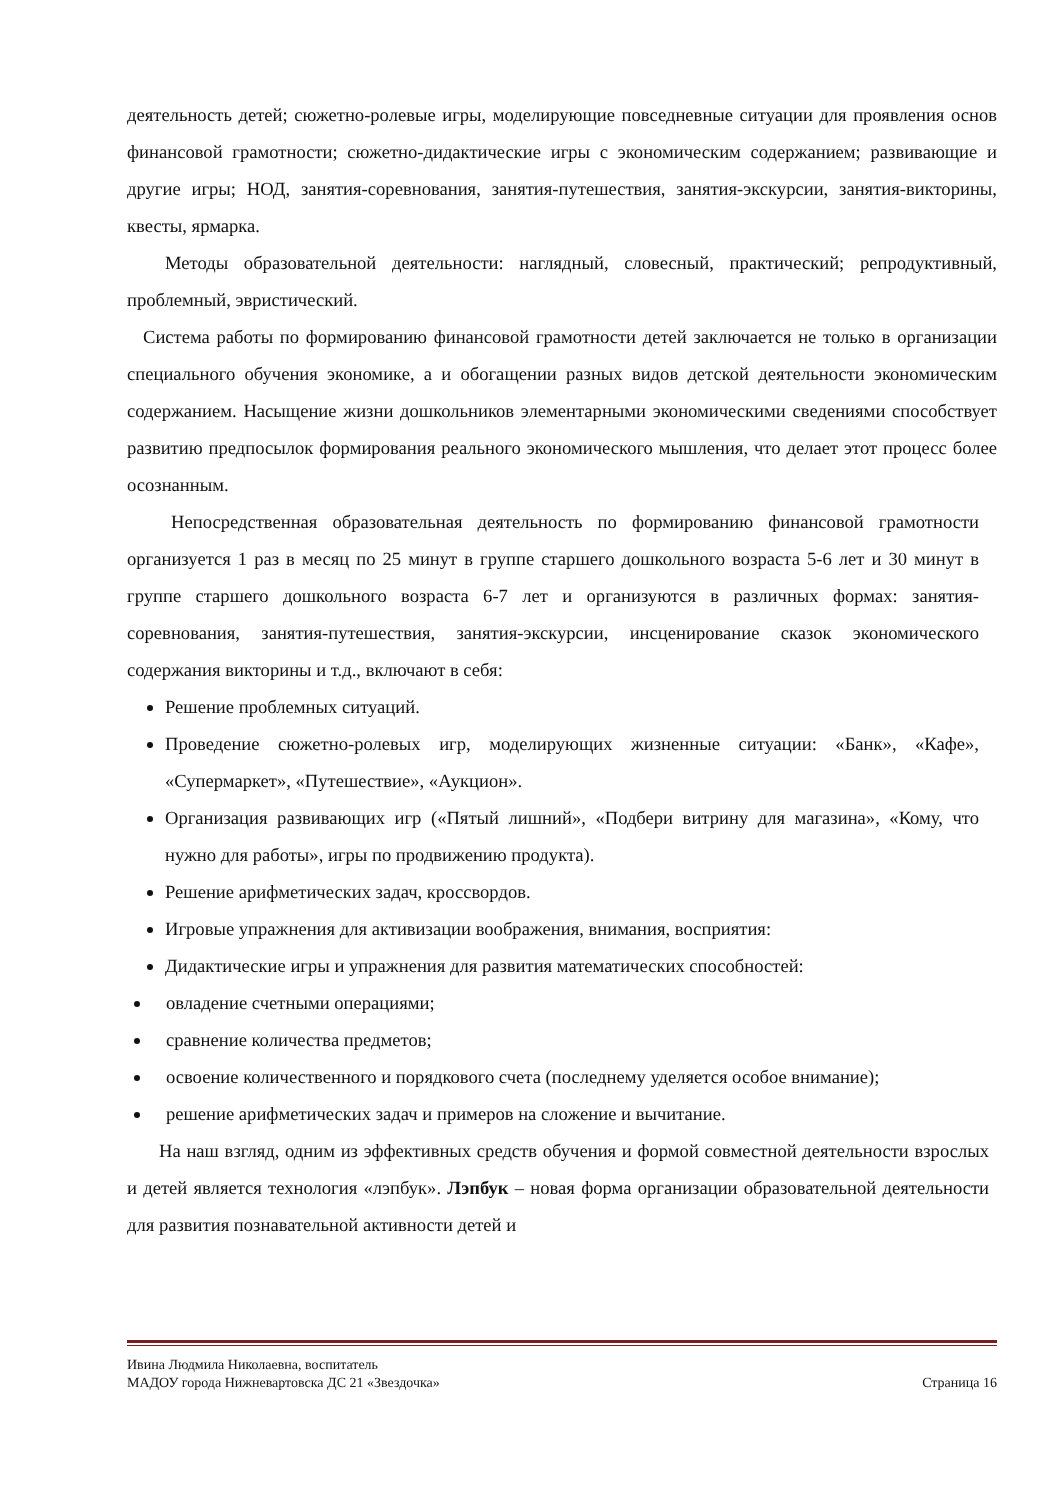деятельность детей; сюжетно-ролевые игры, моделирующие повседневные ситуации для проявления основ финансовой грамотности; сюжетно-дидактические игры с экономическим содержанием; развивающие и другие игры; НОД, занятия-соревнования, занятия-путешествия, занятия-экскурсии, занятия-викторины, квесты, ярмарка.
Методы образовательной деятельности: наглядный, словесный, практический; репродуктивный, проблемный, эвристический.
Система работы по формированию финансовой грамотности детей заключается не только в организации специального обучения экономике, а и обогащении разных видов детской деятельности экономическим содержанием. Насыщение жизни дошкольников элементарными экономическими сведениями способствует развитию предпосылок формирования реального экономического мышления, что делает этот процесс более осознанным.
Непосредственная образовательная деятельность по формированию финансовой грамотности организуется 1 раз в месяц по 25 минут в группе старшего дошкольного возраста 5-6 лет и 30 минут в группе старшего дошкольного возраста 6-7 лет и организуются в различных формах: занятия-соревнования, занятия-путешествия, занятия-экскурсии, инсценирование сказок экономического содержания викторины и т.д., включают в себя:
Решение проблемных ситуаций.
Проведение сюжетно-ролевых игр, моделирующих жизненные ситуации: «Банк», «Кафе», «Супермаркет», «Путешествие», «Аукцион».
Организация развивающих игр («Пятый лишний», «Подбери витрину для магазина», «Кому, что нужно для работы», игры по продвижению продукта).
Решение арифметических задач, кроссвордов.
Игровые упражнения для активизации воображения, внимания, восприятия:
Дидактические игры и упражнения для развития математических способностей:
овладение счетными операциями;
сравнение количества предметов;
освоение количественного и порядкового счета (последнему уделяется особое внимание);
решение арифметических задач и примеров на сложение и вычитание.
На наш взгляд, одним из эффективных средств обучения и формой совместной деятельности взрослых и детей является технология «лэпбук». Лэпбук – новая форма организации образовательной деятельности для развития познавательной активности детей и
Ивина Людмила Николаевна, воспитатель
МАДОУ города Нижневартовска ДС 21 «Звездочка» Страница 16